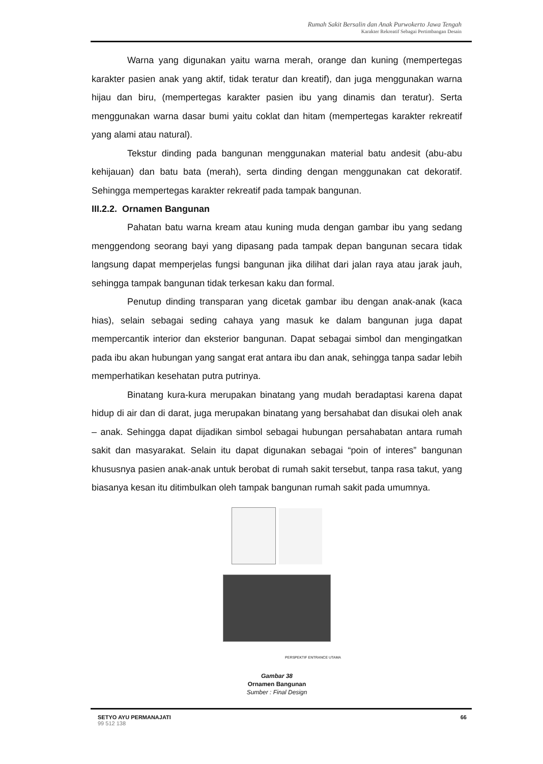Rumah Sakit Bersalin dan Anak Purwokerto Jawa Tengah
Karakter Rekreatif Sebagai Pertimbangan Desain
Warna yang digunakan yaitu warna merah, orange dan kuning (mempertegas karakter pasien anak yang aktif, tidak teratur dan kreatif), dan juga menggunakan warna hijau dan biru, (mempertegas karakter pasien ibu yang dinamis dan teratur). Serta menggunakan warna dasar bumi yaitu coklat dan hitam (mempertegas karakter rekreatif yang alami atau natural).
Tekstur dinding pada bangunan menggunakan material batu andesit (abu-abu kehijauan) dan batu bata (merah), serta dinding dengan menggunakan cat dekoratif. Sehingga mempertegas karakter rekreatif pada tampak bangunan.
III.2.2. Ornamen Bangunan
Pahatan batu warna kream atau kuning muda dengan gambar ibu yang sedang menggendong seorang bayi yang dipasang pada tampak depan bangunan secara tidak langsung dapat memperjelas fungsi bangunan jika dilihat dari jalan raya atau jarak jauh, sehingga tampak bangunan tidak terkesan kaku dan formal.
Penutup dinding transparan yang dicetak gambar ibu dengan anak-anak (kaca hias), selain sebagai seding cahaya yang masuk ke dalam bangunan juga dapat mempercantik interior dan eksterior bangunan. Dapat sebagai simbol dan mengingatkan pada ibu akan hubungan yang sangat erat antara ibu dan anak, sehingga tanpa sadar lebih memperhatikan kesehatan putra putrinya.
Binatang kura-kura merupakan binatang yang mudah beradaptasi karena dapat hidup di air dan di darat, juga merupakan binatang yang bersahabat dan disukai oleh anak – anak. Sehingga dapat dijadikan simbol sebagai hubungan persahabatan antara rumah sakit dan masyarakat. Selain itu dapat digunakan sebagai “poin of interes” bangunan khususnya pasien anak-anak untuk berobat di rumah sakit tersebut, tanpa rasa takut, yang biasanya kesan itu ditimbulkan oleh tampak bangunan rumah sakit pada umumnya.
PERSPEKTIF ENTRANCE UTAMA
Gambar 38
Ornamen Bangunan
Sumber : Final Design
SETYO AYU PERMANAJATI
99 512 138
66